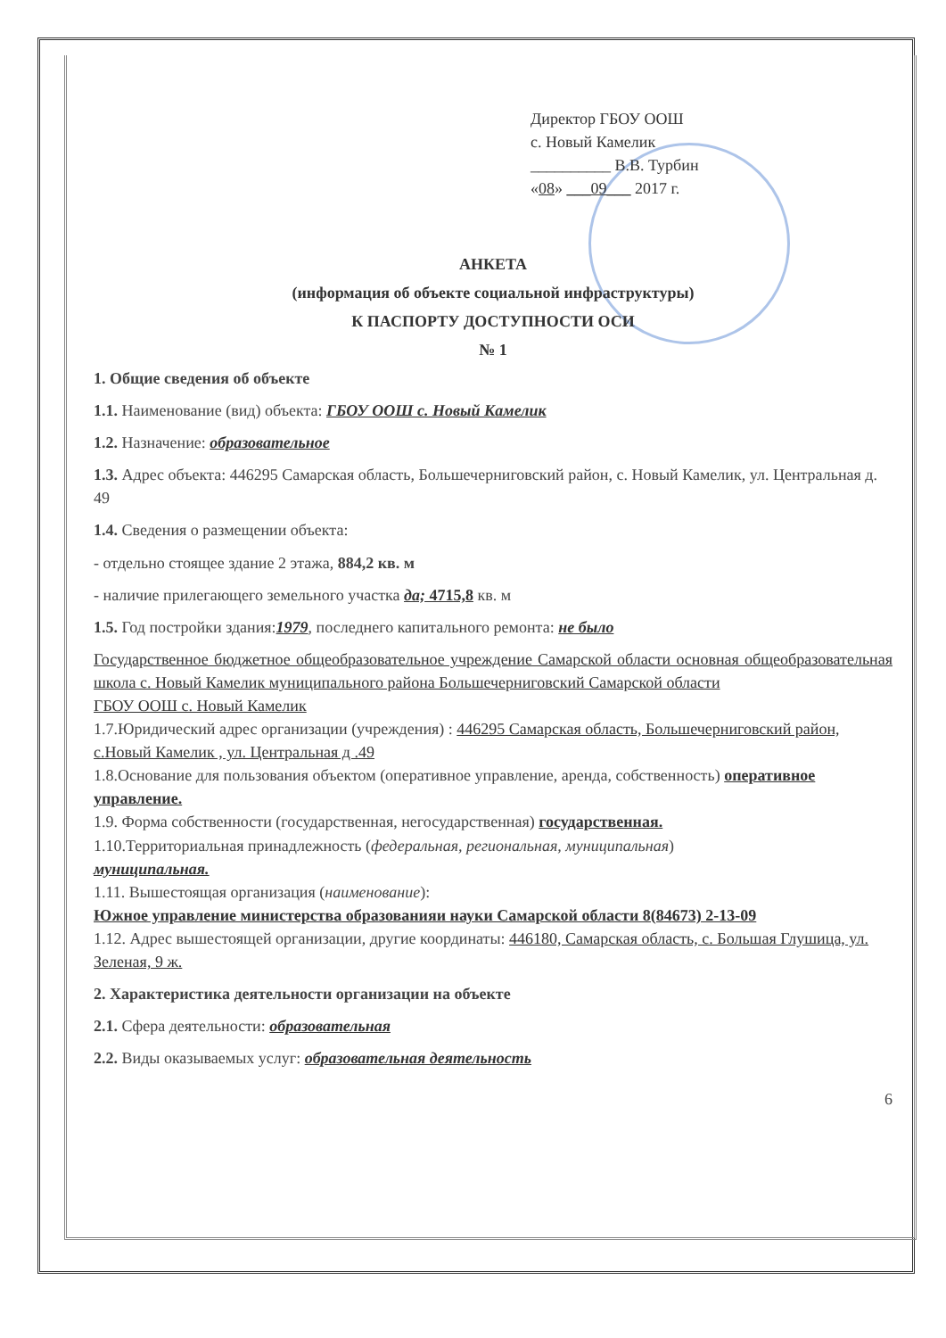Директор ГБОУ ООШ
с. Новый Камелик
__________ В.В. Турбин
«08» ___09___ 2017 г.
АНКЕТА
(информация об объекте социальной инфраструктуры)
К ПАСПОРТУ ДОСТУПНОСТИ ОСИ
№ 1
1. Общие сведения об объекте
1.1. Наименование (вид) объекта: ГБОУ ООШ с. Новый Камелик
1.2. Назначение: образовательное
1.3. Адрес объекта: 446295 Самарская область, Большечерниговский район, с. Новый Камелик, ул. Центральная д. 49
1.4. Сведения о размещении объекта:
- отдельно стоящее здание 2 этажа, 884,2 кв. м
- наличие прилегающего земельного участка да; 4715,8 кв. м
1.5. Год постройки здания:1979, последнего капитального ремонта: не было
Государственное бюджетное общеобразовательное учреждение Самарской области основная общеобразовательная школа с. Новый Камелик муниципального района Большечерниговский Самарской области
ГБОУ ООШ с. Новый Камелик
1.7.Юридический адрес организации (учреждения) : 446295 Самарская область, Большечерниговский район, с.Новый Камелик , ул. Центральная д .49
1.8.Основание для пользования объектом (оперативное управление, аренда, собственность) оперативное управление.
1.9. Форма собственности (государственная, негосударственная) государственная.
1.10.Территориальная принадлежность (федеральная, региональная, муниципальная)
муниципальная.
1.11. Вышестоящая организация (наименование):
Южное управление министерства образованияи науки Самарской области 8(84673) 2-13-09
1.12. Адрес вышестоящей организации, другие координаты: 446180, Самарская область, с. Большая Глушица, ул. Зеленая, 9 ж.
2. Характеристика деятельности организации на объекте
2.1. Сфера деятельности: образовательная
2.2. Виды оказываемых услуг: образовательная деятельность
6